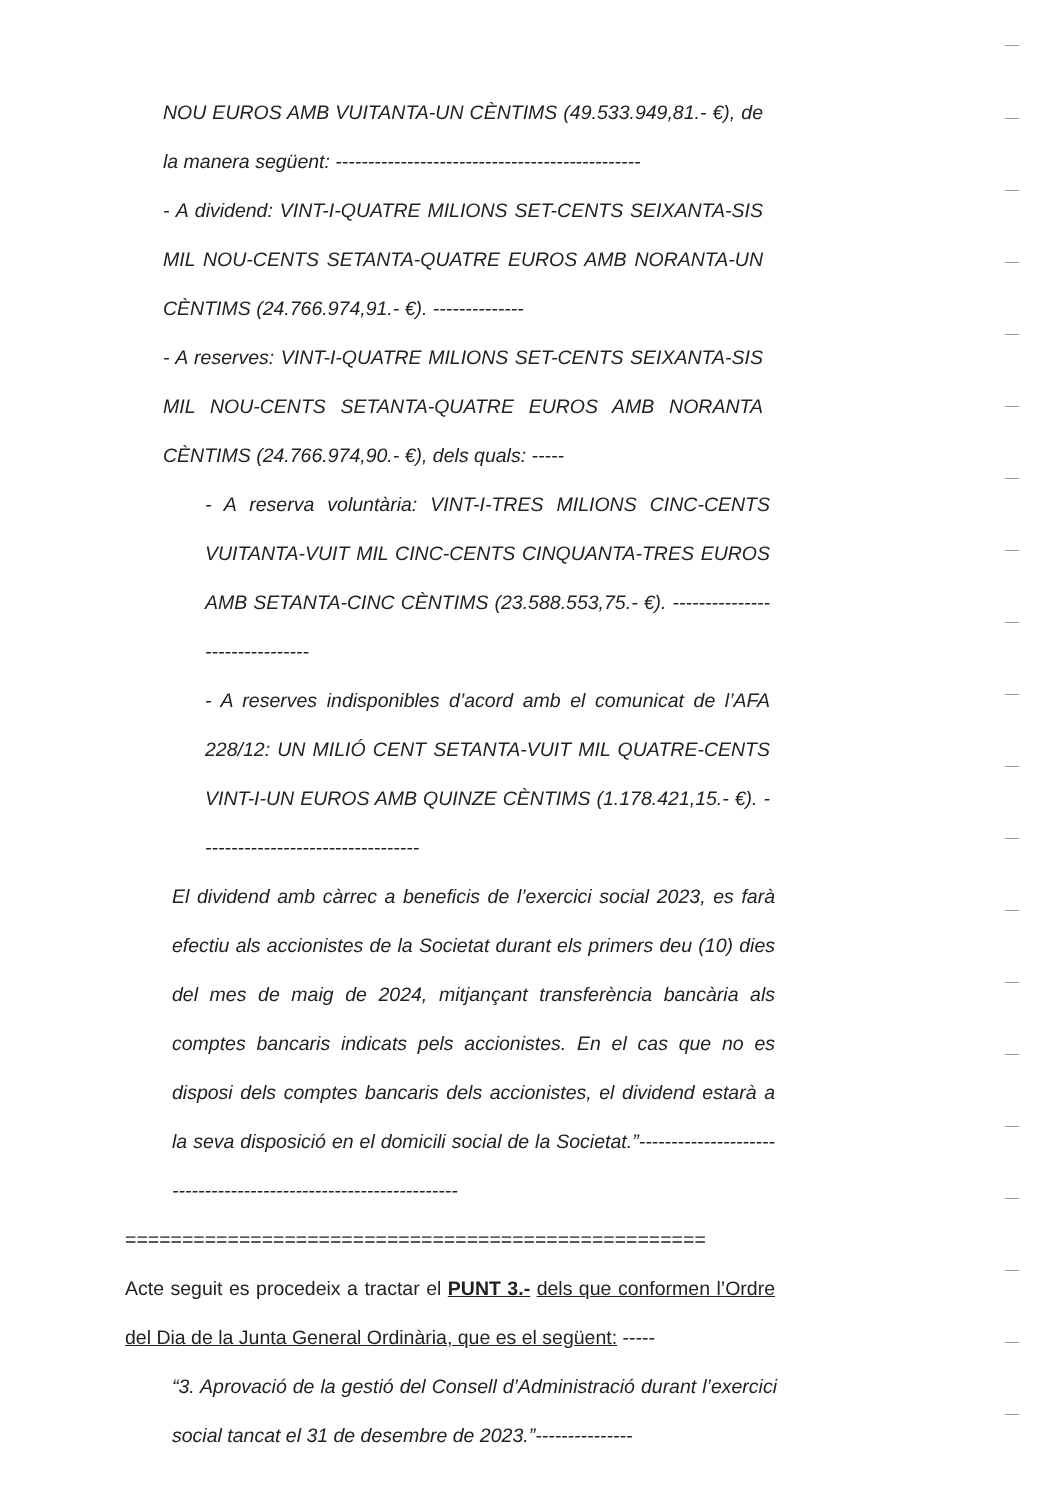NOU EUROS AMB VUITANTA-UN CÈNTIMS (49.533.949,81.- €), de la manera següent: -----------------------------------------------
- A dividend: VINT-I-QUATRE MILIONS SET-CENTS SEIXANTA-SIS MIL NOU-CENTS SETANTA-QUATRE EUROS AMB NORANTA-UN CÈNTIMS (24.766.974,91.- €). --------------
- A reserves: VINT-I-QUATRE MILIONS SET-CENTS SEIXANTA-SIS MIL NOU-CENTS SETANTA-QUATRE EUROS AMB NORANTA CÈNTIMS (24.766.974,90.- €), dels quals: -----
- A reserva voluntària: VINT-I-TRES MILIONS CINC-CENTS VUITANTA-VUIT MIL CINC-CENTS CINQUANTA-TRES EUROS AMB SETANTA-CINC CÈNTIMS (23.588.553,75.- €). -------------------------------
- A reserves indisponibles d’acord amb el comunicat de l’AFA 228/12: UN MILIÓ CENT SETANTA-VUIT MIL QUATRE-CENTS VINT-I-UN EUROS AMB QUINZE CÈNTIMS (1.178.421,15.- €). ----------------------------------
El dividend amb càrrec a beneficis de l’exercici social 2023, es farà efectiu als accionistes de la Societat durant els primers deu (10) dies del mes de maig de 2024, mitjançant transferència bancària als comptes bancaris indicats pels accionistes. En el cas que no es disposi dels comptes bancaris dels accionistes, el dividend estarà a la seva disposició en el domicili social de la Societat.”-----------------------------------------------------------------
===================================================
Acte seguit es procedeix a tractar el PUNT 3.- dels que conformen l’Ordre del Dia de la Junta General Ordinària, que es el següent: -----
“3. Aprovació de la gestió del Consell d’Administració durant l’exercici social tancat el 31 de desembre de 2023.”---------------